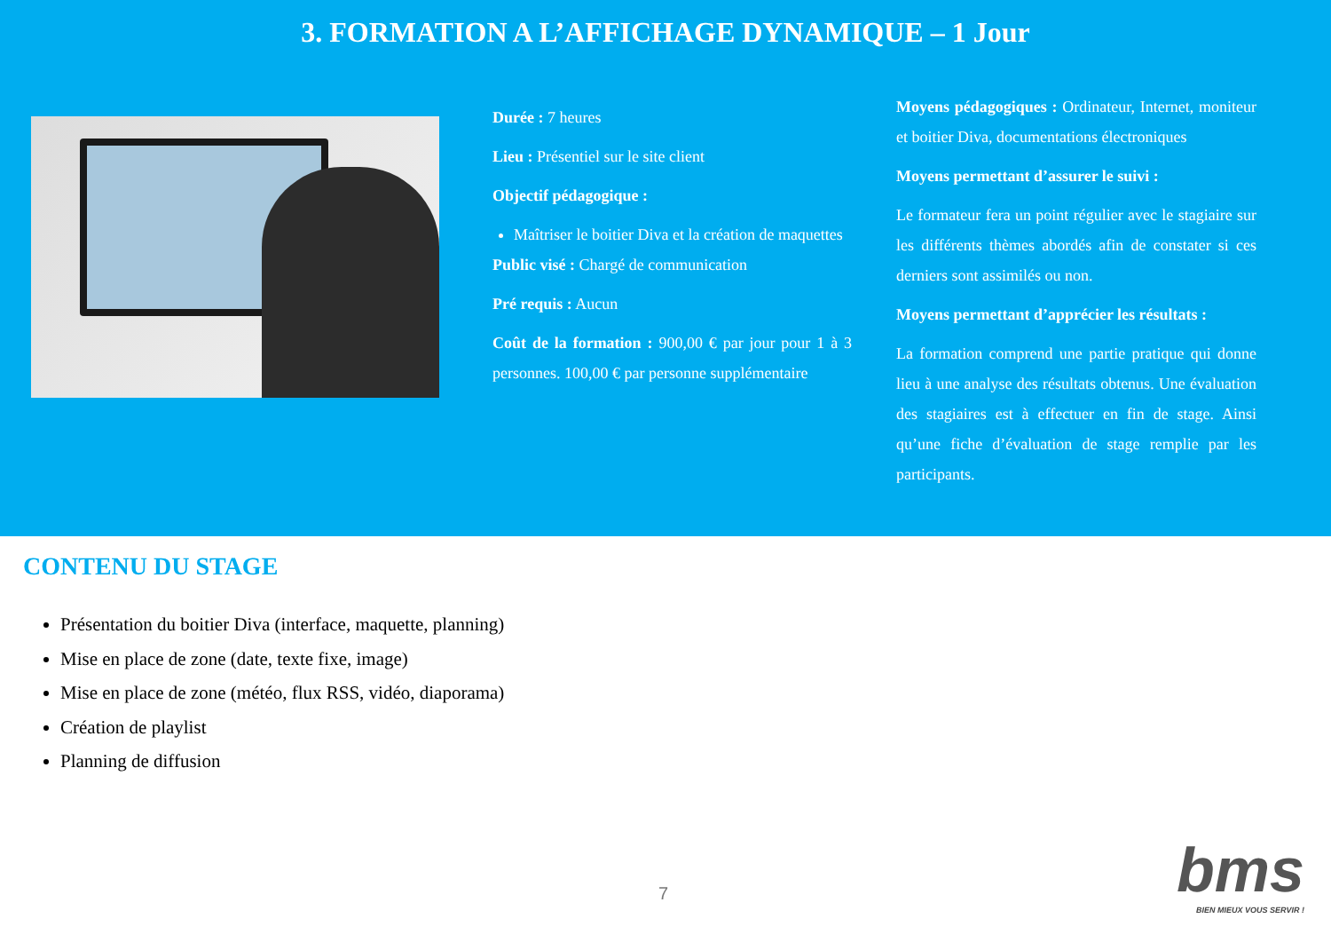3. FORMATION A L’AFFICHAGE DYNAMIQUE – 1 Jour
Durée : 7 heures
Lieu : Présentiel sur le site client
Objectif pédagogique :
Maîtriser le boitier Diva et la création de maquettes
Public visé : Chargé de communication
Pré requis : Aucun
Coût de la formation : 900,00 € par jour pour 1 à 3 personnes. 100,00 € par personne supplémentaire
Moyens pédagogiques : Ordinateur, Internet, moniteur et boitier Diva, documentations électroniques
Moyens permettant d’assurer le suivi :
Le formateur fera un point régulier avec le stagiaire sur les différents thèmes abordés afin de constater si ces derniers sont assimilés ou non.
Moyens permettant d’apprécier les résultats :
La formation comprend une partie pratique qui donne lieu à une analyse des résultats obtenus. Une évaluation des stagiaires est à effectuer en fin de stage. Ainsi qu’une fiche d’évaluation de stage remplie par les participants.
CONTENU DU STAGE
Présentation du boitier Diva (interface, maquette, planning)
Mise en place de zone (date, texte fixe, image)
Mise en place de zone (météo, flux RSS, vidéo, diaporama)
Création de playlist
Planning de diffusion
7 bms
BIEN MIEUX VOUS SERVIR !